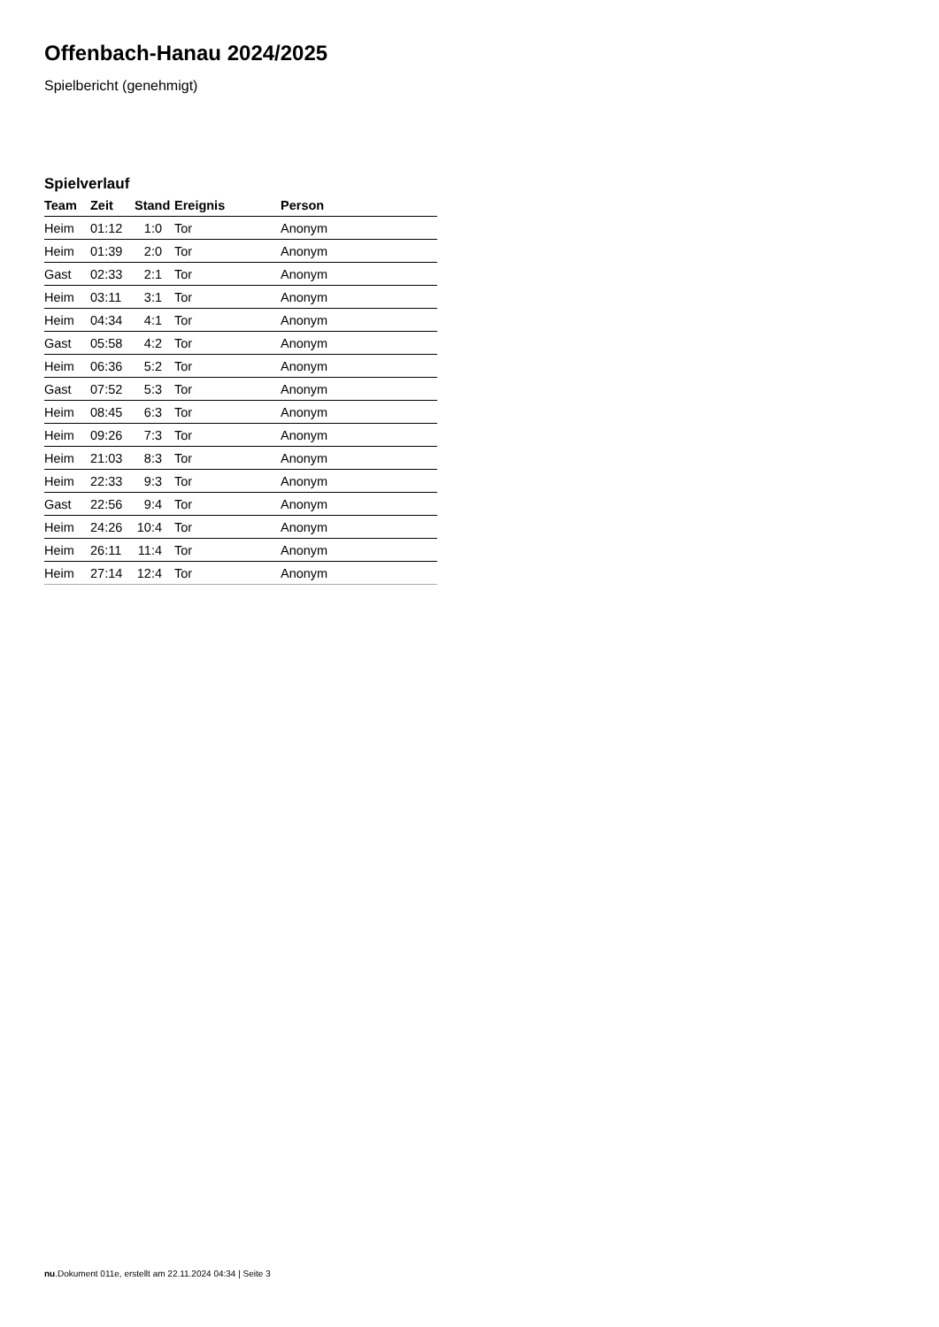Offenbach-Hanau 2024/2025
Spielbericht (genehmigt)
Spielverlauf
| Team | Zeit | Stand | Ereignis | Person |
| --- | --- | --- | --- | --- |
| Heim | 01:12 | 1:0 | Tor | Anonym |
| Heim | 01:39 | 2:0 | Tor | Anonym |
| Gast | 02:33 | 2:1 | Tor | Anonym |
| Heim | 03:11 | 3:1 | Tor | Anonym |
| Heim | 04:34 | 4:1 | Tor | Anonym |
| Gast | 05:58 | 4:2 | Tor | Anonym |
| Heim | 06:36 | 5:2 | Tor | Anonym |
| Gast | 07:52 | 5:3 | Tor | Anonym |
| Heim | 08:45 | 6:3 | Tor | Anonym |
| Heim | 09:26 | 7:3 | Tor | Anonym |
| Heim | 21:03 | 8:3 | Tor | Anonym |
| Heim | 22:33 | 9:3 | Tor | Anonym |
| Gast | 22:56 | 9:4 | Tor | Anonym |
| Heim | 24:26 | 10:4 | Tor | Anonym |
| Heim | 26:11 | 11:4 | Tor | Anonym |
| Heim | 27:14 | 12:4 | Tor | Anonym |
nu.Dokument 011e, erstellt am 22.11.2024 04:34 | Seite 3